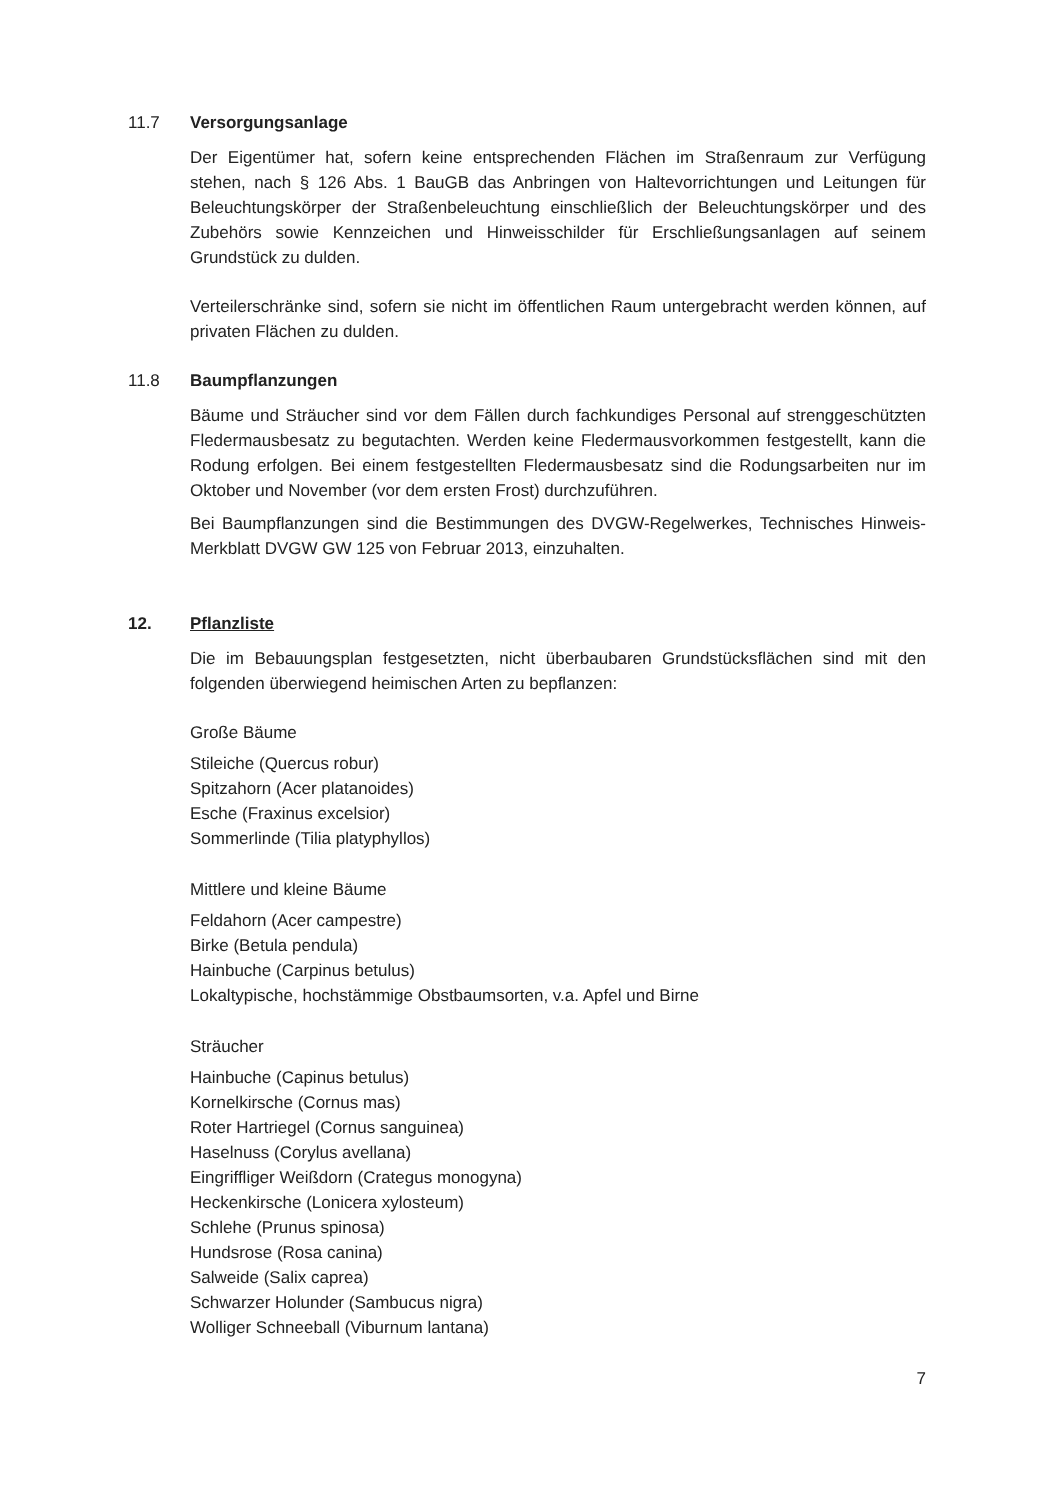11.7 Versorgungsanlage
Der Eigentümer hat, sofern keine entsprechenden Flächen im Straßenraum zur Verfügung stehen, nach § 126 Abs. 1 BauGB das Anbringen von Haltevorrichtungen und Leitungen für Beleuchtungskörper der Straßenbeleuchtung einschließlich der Beleuchtungskörper und des Zubehörs sowie Kennzeichen und Hinweisschilder für Erschließungsanlagen auf seinem Grundstück zu dulden.
Verteilerschränke sind, sofern sie nicht im öffentlichen Raum untergebracht werden können, auf privaten Flächen zu dulden.
11.8 Baumpflanzungen
Bäume und Sträucher sind vor dem Fällen durch fachkundiges Personal auf strenggeschützten Fledermausbesatz zu begutachten. Werden keine Fledermausvorkommen festgestellt, kann die Rodung erfolgen. Bei einem festgestellten Fledermausbesatz sind die Rodungsarbeiten nur im Oktober und November (vor dem ersten Frost) durchzuführen.
Bei Baumpflanzungen sind die Bestimmungen des DVGW-Regelwerkes, Technisches Hinweis-Merkblatt DVGW GW 125 von Februar 2013, einzuhalten.
12. Pflanzliste
Die im Bebauungsplan festgesetzten, nicht überbaubaren Grundstücksflächen sind mit den folgenden überwiegend heimischen Arten zu bepflanzen:
Große Bäume
Stileiche (Quercus robur)
Spitzahorn (Acer platanoides)
Esche (Fraxinus excelsior)
Sommerlinde (Tilia platyphyllos)
Mittlere und kleine Bäume
Feldahorn (Acer campestre)
Birke (Betula pendula)
Hainbuche (Carpinus betulus)
Lokaltypische, hochstämmige Obstbaumsorten, v.a. Apfel und Birne
Sträucher
Hainbuche (Capinus betulus)
Kornelkirsche (Cornus mas)
Roter Hartriegel (Cornus sanguinea)
Haselnuss (Corylus avellana)
Eingriffliger Weißdorn (Crategus monogyna)
Heckenkirsche (Lonicera xylosteum)
Schlehe (Prunus spinosa)
Hundsrose (Rosa canina)
Salweide (Salix caprea)
Schwarzer Holunder (Sambucus nigra)
Wolliger Schneeball (Viburnum lantana)
7